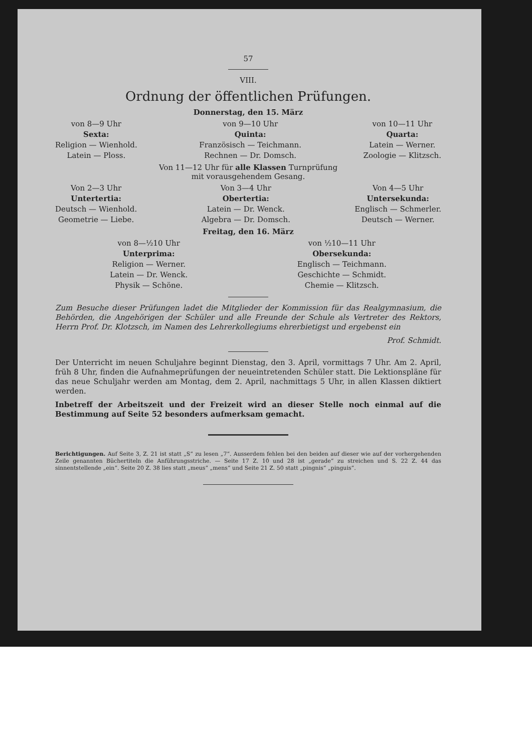57
VIII.
Ordnung der öffentlichen Prüfungen.
Donnerstag, den 15. März
von 8—9 Uhr
Sexta:
Religion — Wienhold.
Latein — Ploss.
von 9—10 Uhr
Quinta:
Französisch — Teichmann.
Rechnen — Dr. Domsch.
von 10—11 Uhr
Quarta:
Latein — Werner.
Zoologie — Klitzsch.
Von 11—12 Uhr für alle Klassen Turnprüfung
mit vorausgehendem Gesang.
Von 2—3 Uhr
Untertertia:
Deutsch — Wienhold.
Geometrie — Liebe.
Von 3—4 Uhr
Obertertia:
Latein — Dr. Wenck.
Algebra — Dr. Domsch.
Von 4—5 Uhr
Untersekunda:
Englisch — Schmerler.
Deutsch — Werner.
Freitag, den 16. März
von 8—½10 Uhr
Unterprima:
Religion — Werner.
Latein — Dr. Wenck.
Physik — Schöne.
von ½10—11 Uhr
Obersekunda:
Englisch — Teichmann.
Geschichte — Schmidt.
Chemie — Klitzsch.
Zum Besuche dieser Prüfungen ladet die Mitglieder der Kommission für das Realgymnasium, die Behörden, die Angehörigen der Schüler und alle Freunde der Schule als Vertreter des Rektors, Herrn Prof. Dr. Klotzsch, im Namen des Lehrerkollegiums ehrerbietigst und ergebenst ein
Prof. Schmidt.
Der Unterricht im neuen Schuljahre beginnt Dienstag, den 3. April, vormittags 7 Uhr. Am 2. April, früh 8 Uhr, finden die Aufnahmeprüfungen der neueintretenden Schüler statt. Die Lektionspläne für das neue Schuljahr werden am Montag, dem 2. April, nachmittags 5 Uhr, in allen Klassen diktiert werden.
Inbetreff der Arbeitszeit und der Freizeit wird an dieser Stelle noch einmal auf die Bestimmung auf Seite 52 besonders aufmerksam gemacht.
Berichtigungen. Auf Seite 3, Z. 21 ist statt „S“ zu lesen „7“. Ausserdem fehlen bei den beiden auf dieser wie auf der vorhergehenden Zeile genannten Büchertiteln die Anführungsstriche. — Seite 17 Z. 10 und 28 ist „gerade“ zu streichen und S. 22 Z. 44 das sinnentstellende „ein“. Seite 20 Z. 38 lies statt „meus“ „mens“ und Seite 21 Z. 50 statt „pingnis“ „pinguis“.